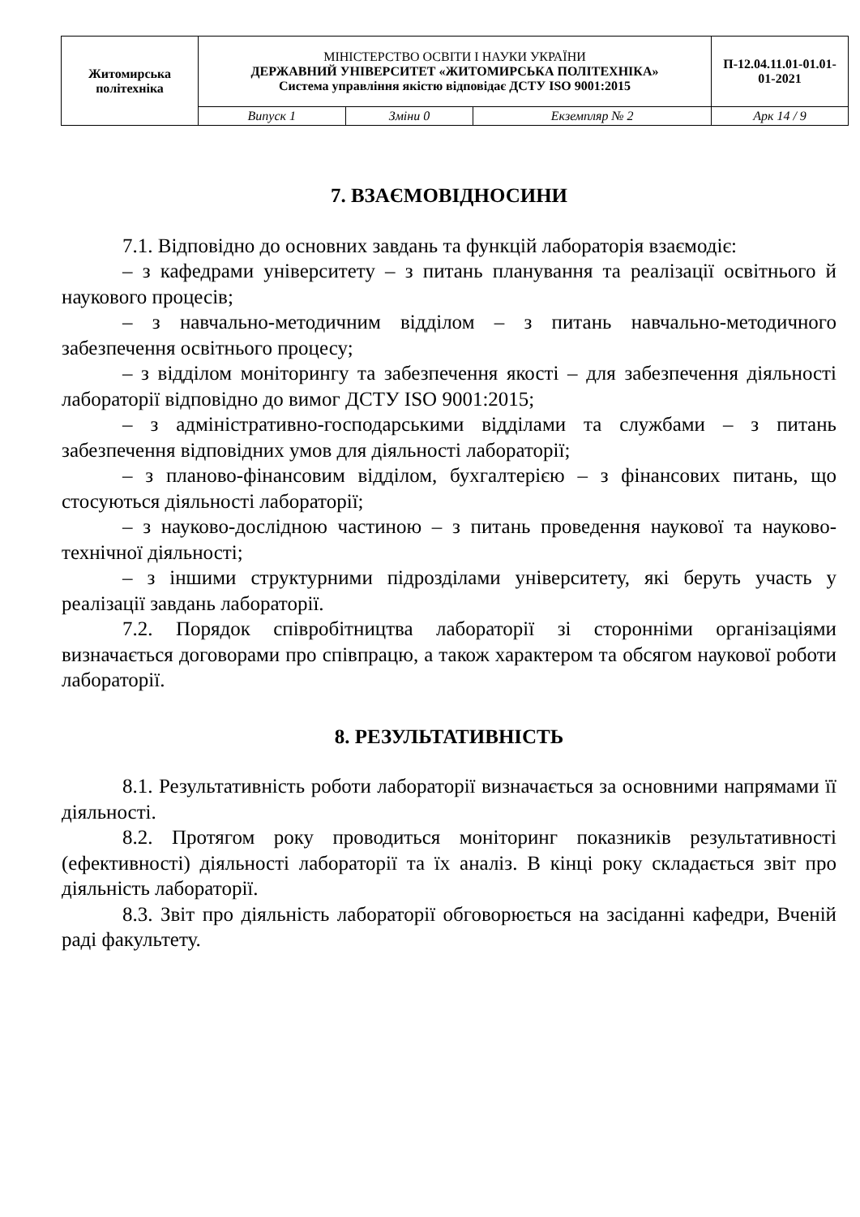| Житомирська політехніка | МІНІСТЕРСТВО ОСВІТИ І НАУКИ УКРАЇНИ ДЕРЖАВНИЙ УНІВЕРСИТЕТ «ЖИТОМИРСЬКА ПОЛІТЕХНІКА» Система управління якістю відповідає ДСТУ ISO 9001:2015 | | | П-12.04.11.01-01.01-01-2021 |
| | Випуск 1 | Зміни 0 | Екземпляр № 2 | Арк 14 / 9 |
7. ВЗАЄМОВІДНОСИНИ
7.1. Відповідно до основних завдань та функцій лабораторія взаємодіє:
– з кафедрами університету – з питань планування та реалізації освітнього й наукового процесів;
– з навчально-методичним відділом – з питань навчально-методичного забезпечення освітнього процесу;
– з відділом моніторингу та забезпечення якості – для забезпечення діяльності лабораторії відповідно до вимог ДСТУ ISO 9001:2015;
– з адміністративно-господарськими відділами та службами – з питань забезпечення відповідних умов для діяльності лабораторії;
– з планово-фінансовим відділом, бухгалтерією – з фінансових питань, що стосуються діяльності лабораторії;
– з науково-дослідною частиною – з питань проведення наукової та науково-технічної діяльності;
– з іншими структурними підрозділами університету, які беруть участь у реалізації завдань лабораторії.
7.2. Порядок співробітництва лабораторії зі сторонніми організаціями визначається договорами про співпрацю, а також характером та обсягом наукової роботи лабораторії.
8. РЕЗУЛЬТАТИВНІСТЬ
8.1. Результативність роботи лабораторії визначається за основними напрямами її діяльності.
8.2. Протягом року проводиться моніторинг показників результативності (ефективності) діяльності лабораторії та їх аналіз. В кінці року складається звіт про діяльність лабораторії.
8.3. Звіт про діяльність лабораторії обговорюється на засіданні кафедри, Вченій раді факультету.